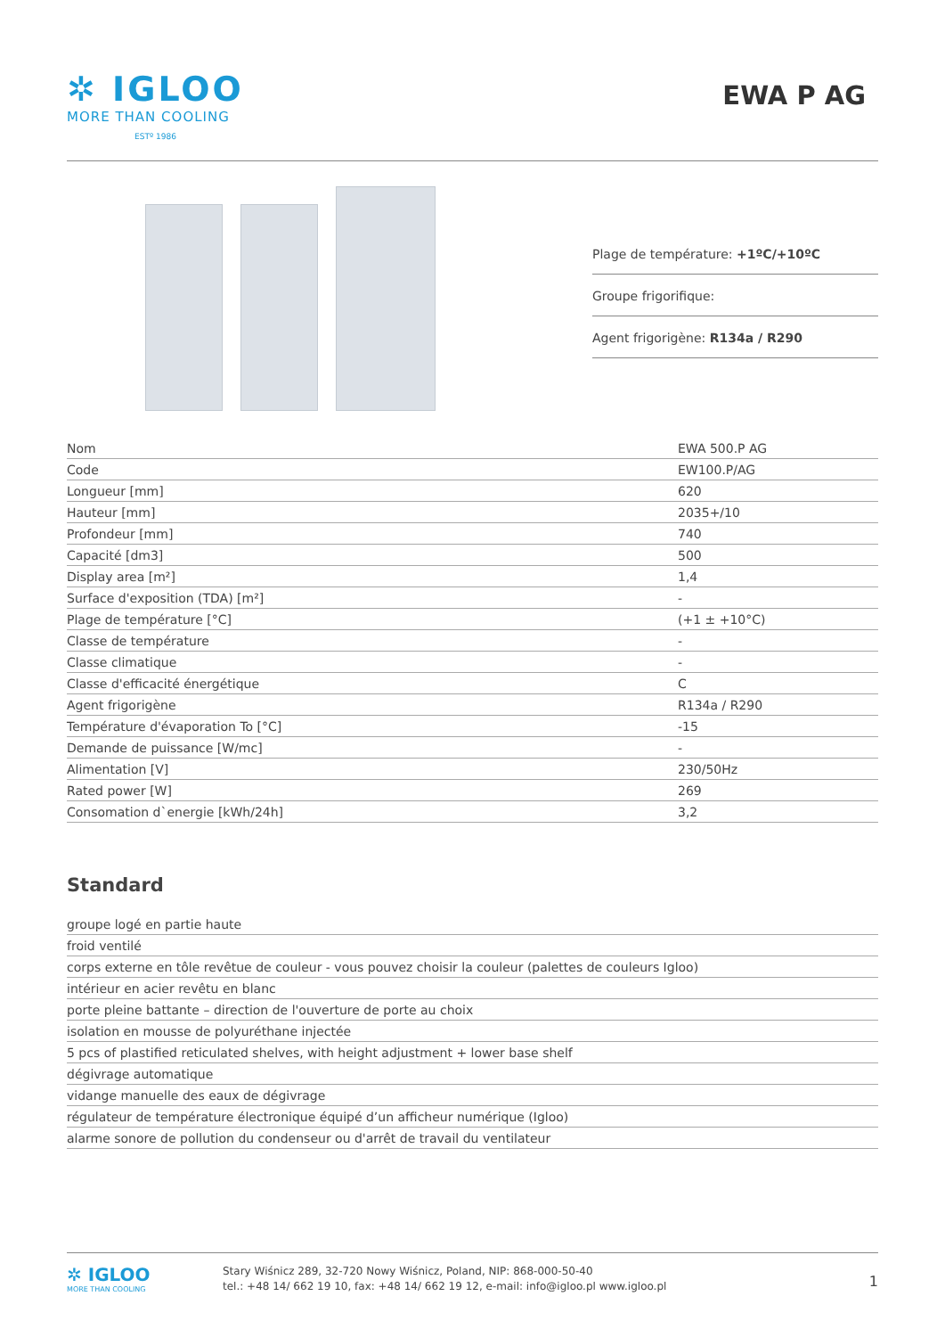✲ IGLOO
MORE THAN COOLING
ESTº 1986
EWA P AG
Plage de température: +1ºC/+10ºC
Groupe frigorifique:
Agent frigorigène: R134a / R290
| Nom | EWA 500.P AG |
| Code | EW100.P/AG |
| Longueur [mm] | 620 |
| Hauteur [mm] | 2035+/10 |
| Profondeur [mm] | 740 |
| Capacité [dm3] | 500 |
| Display area [m²] | 1,4 |
| Surface d'exposition (TDA) [m²] | - |
| Plage de température [°C] | (+1 ± +10°C) |
| Classe de température | - |
| Classe climatique | - |
| Classe d'efficacité énergétique | C |
| Agent frigorigène | R134a / R290 |
| Température d'évaporation To [°C] | -15 |
| Demande de puissance [W/mc] | - |
| Alimentation [V] | 230/50Hz |
| Rated power [W] | 269 |
| Consomation d`energie [kWh/24h] | 3,2 |
Standard
| groupe logé en partie haute |
| froid ventilé |
| corps externe en tôle revêtue de couleur - vous pouvez choisir la couleur (palettes de couleurs Igloo) |
| intérieur en acier revêtu en blanc |
| porte pleine battante – direction de l'ouverture de porte au choix |
| isolation en mousse de polyuréthane injectée |
| 5 pcs of plastified reticulated shelves, with height adjustment + lower base shelf |
| dégivrage automatique |
| vidange manuelle des eaux de dégivrage |
| régulateur de température électronique équipé d’un afficheur numérique (Igloo) |
| alarme sonore de pollution du condenseur ou d'arrêt de travail du ventilateur |
✲ IGLOO
MORE THAN COOLING
Stary Wiśnicz 289, 32-720 Nowy Wiśnicz, Poland, NIP: 868-000-50-40
tel.: +48 14/ 662 19 10, fax: +48 14/ 662 19 12, e-mail: info@igloo.pl www.igloo.pl
1